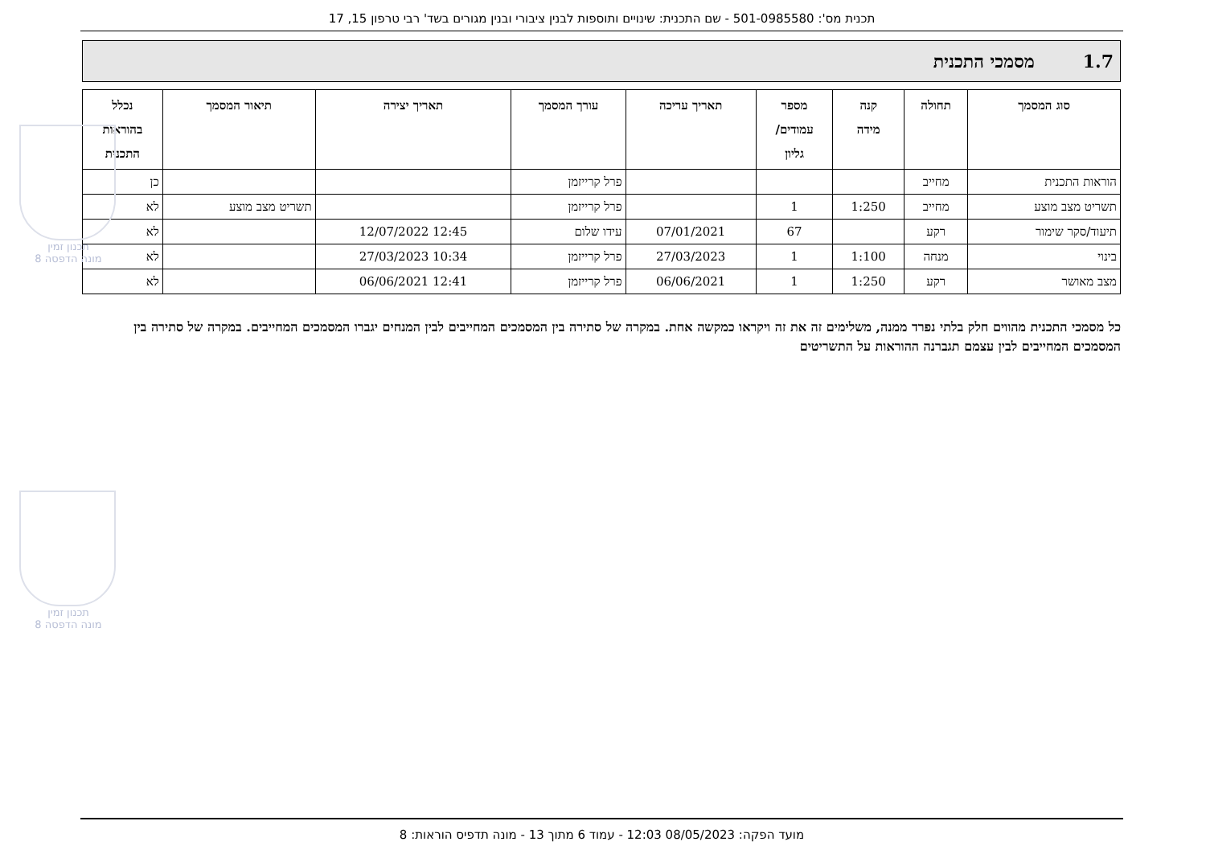תכנית מס': 501-0985580 - שם התכנית: שינויים ותוספות לבנין ציבורי ובנין מגורים בשד' רבי טרפון 15, 17
1.7 מסמכי התכנית
| סוג המסמך | תחולה | קנה מידה | מספר עמודים/ גליון | תאריך עריכה | עורך המסמך | תאריך יצירה | תיאור המסמך | נכלל בהוראות התכנית |
| --- | --- | --- | --- | --- | --- | --- | --- | --- |
| הוראות התכנית | מחייב | | | | פרל קרייזמן | | | כן |
| תשריט מצב מוצע | מחייב | 1:250 | 1 | | פרל קרייזמן | | תשריט מצב מוצע | לא |
| תיעוד/סקר שימור | רקע | | 67 | 07/01/2021 | עידו שלום | 12:45 12/07/2022 | | לא |
| בינוי | מנחה | 1:100 | 1 | 27/03/2023 | פרל קרייזמן | 10:34 27/03/2023 | | לא |
| מצב מאושר | רקע | 1:250 | 1 | 06/06/2021 | פרל קרייזמן | 12:41 06/06/2021 | | לא |
כל מסמכי התכנית מהווים חלק בלתי נפרד ממנה, משלימים זה את זה ויקראו כמקשה אחת. במקרה של סתירה בין המסמכים המחייבים לבין המנחים יגברו המסמכים המחייבים. במקרה של סתירה בין המסמכים המחייבים לבין עצמם תגברנה ההוראות על התשריטים
תכנון זמין
מונה הדפסה 8
תכנון זמין
מונה הדפסה 8
מועד הפקה: 08/05/2023 12:03 - עמוד 6 מתוך 13 - מונה תדפיס הוראות: 8